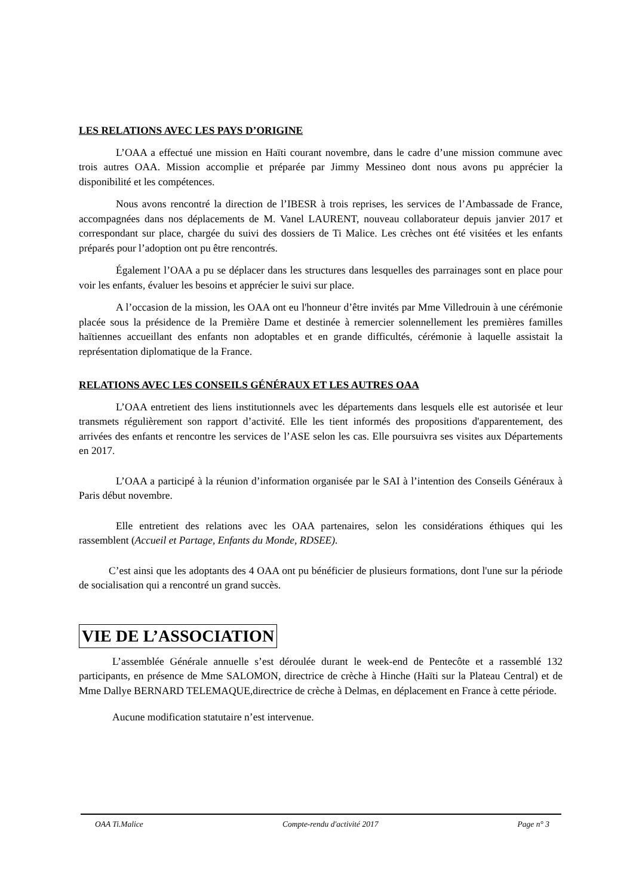LES RELATIONS AVEC LES PAYS D’ORIGINE
L’OAA a effectué une mission en Haïti courant novembre, dans le cadre d’une mission commune avec trois autres OAA. Mission accomplie et préparée par Jimmy Messineo dont nous avons pu apprécier la disponibilité et les compétences.
Nous avons rencontré la direction de l’IBESR à trois reprises, les services de l’Ambassade de France, accompagnées dans nos déplacements de M. Vanel LAURENT, nouveau collaborateur depuis janvier 2017 et correspondant sur place, chargée du suivi des dossiers de Ti Malice. Les crèches ont été visitées et les enfants préparés pour l’adoption ont pu être rencontrés.
Également l’OAA a pu se déplacer dans les structures dans lesquelles des parrainages sont en place pour voir les enfants, évaluer les besoins et apprécier le suivi sur place.
A l’occasion de la mission, les OAA ont eu l'honneur d’être invités par Mme Villedrouin à une cérémonie placée sous la présidence de la Première Dame et destinée à remercier solennellement les premières familles haïtiennes accueillant des enfants non adoptables et en grande difficultés, cérémonie à laquelle assistait la représentation diplomatique de la France.
RELATIONS AVEC LES CONSEILS GÉNÉRAUX ET LES AUTRES OAA
L’OAA entretient des liens institutionnels avec les départements dans lesquels elle est autorisée et leur transmets régulièrement son rapport d’activité. Elle les tient informés des propositions d'apparentement, des arrivées des enfants et rencontre les services de l’ASE selon les cas. Elle poursuivra ses visites aux Départements en 2017.
L’OAA a participé à la réunion d’information organisée par le SAI à l’intention des Conseils Généraux à Paris début novembre.
Elle entretient des relations avec les OAA partenaires, selon les considérations éthiques qui les rassemblent (Accueil et Partage, Enfants du Monde, RDSEE).
C’est ainsi que les adoptants des 4 OAA ont pu bénéficier de plusieurs formations, dont l'une sur la période de socialisation qui a rencontré un grand succès.
VIE DE L’ASSOCIATION
L’assemblée Générale annuelle s’est déroulée durant le week-end de Pentecôte et a rassemblé 132 participants, en présence de Mme SALOMON, directrice de crèche à Hinche (Haïti sur la Plateau Central) et de Mme Dallye BERNARD TELEMAQUE,directrice de crèche à Delmas, en déplacement en France à cette période.
Aucune modification statutaire n’est intervenue.
OAA Ti.Malice Compte-rendu d'activité 2017 Page n° 3